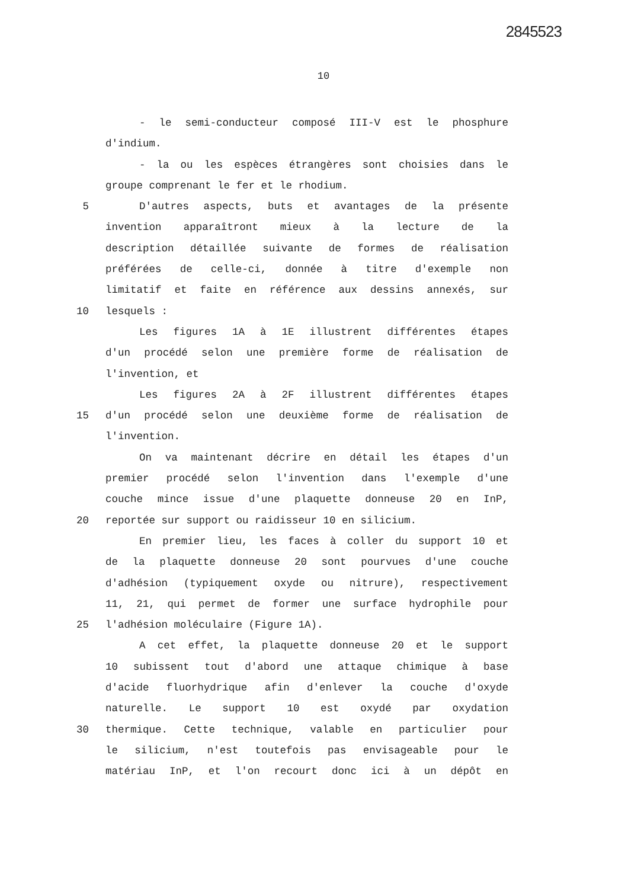2845523
10
- le semi-conducteur composé III-V est le phosphure
d'indium.
- la ou les espèces étrangères sont choisies dans le
groupe comprenant le fer et le rhodium.
5 D'autres aspects, buts et avantages de la présente
invention apparaîtront mieux à la lecture de la
description détaillée suivante de formes de réalisation
préférées de celle-ci, donnée à titre d'exemple non
limitatif et faite en référence aux dessins annexés, sur
10 lesquels :
Les figures 1A à 1E illustrent différentes étapes
d'un procédé selon une première forme de réalisation de
l'invention, et
Les figures 2A à 2F illustrent différentes étapes
15 d'un procédé selon une deuxième forme de réalisation de
l'invention.
On va maintenant décrire en détail les étapes d'un
premier procédé selon l'invention dans l'exemple d'une
couche mince issue d'une plaquette donneuse 20 en InP,
20 reportée sur support ou raidisseur 10 en silicium.
En premier lieu, les faces à coller du support 10 et
de la plaquette donneuse 20 sont pourvues d'une couche
d'adhésion (typiquement oxyde ou nitrure), respectivement
11, 21, qui permet de former une surface hydrophile pour
25 l'adhésion moléculaire (Figure 1A).
A cet effet, la plaquette donneuse 20 et le support
10 subissent tout d'abord une attaque chimique à base
d'acide fluorhydrique afin d'enlever la couche d'oxyde
naturelle. Le support 10 est oxydé par oxydation
30 thermique. Cette technique, valable en particulier pour
le silicium, n'est toutefois pas envisageable pour le
matériau InP, et l'on recourt donc ici à un dépôt en